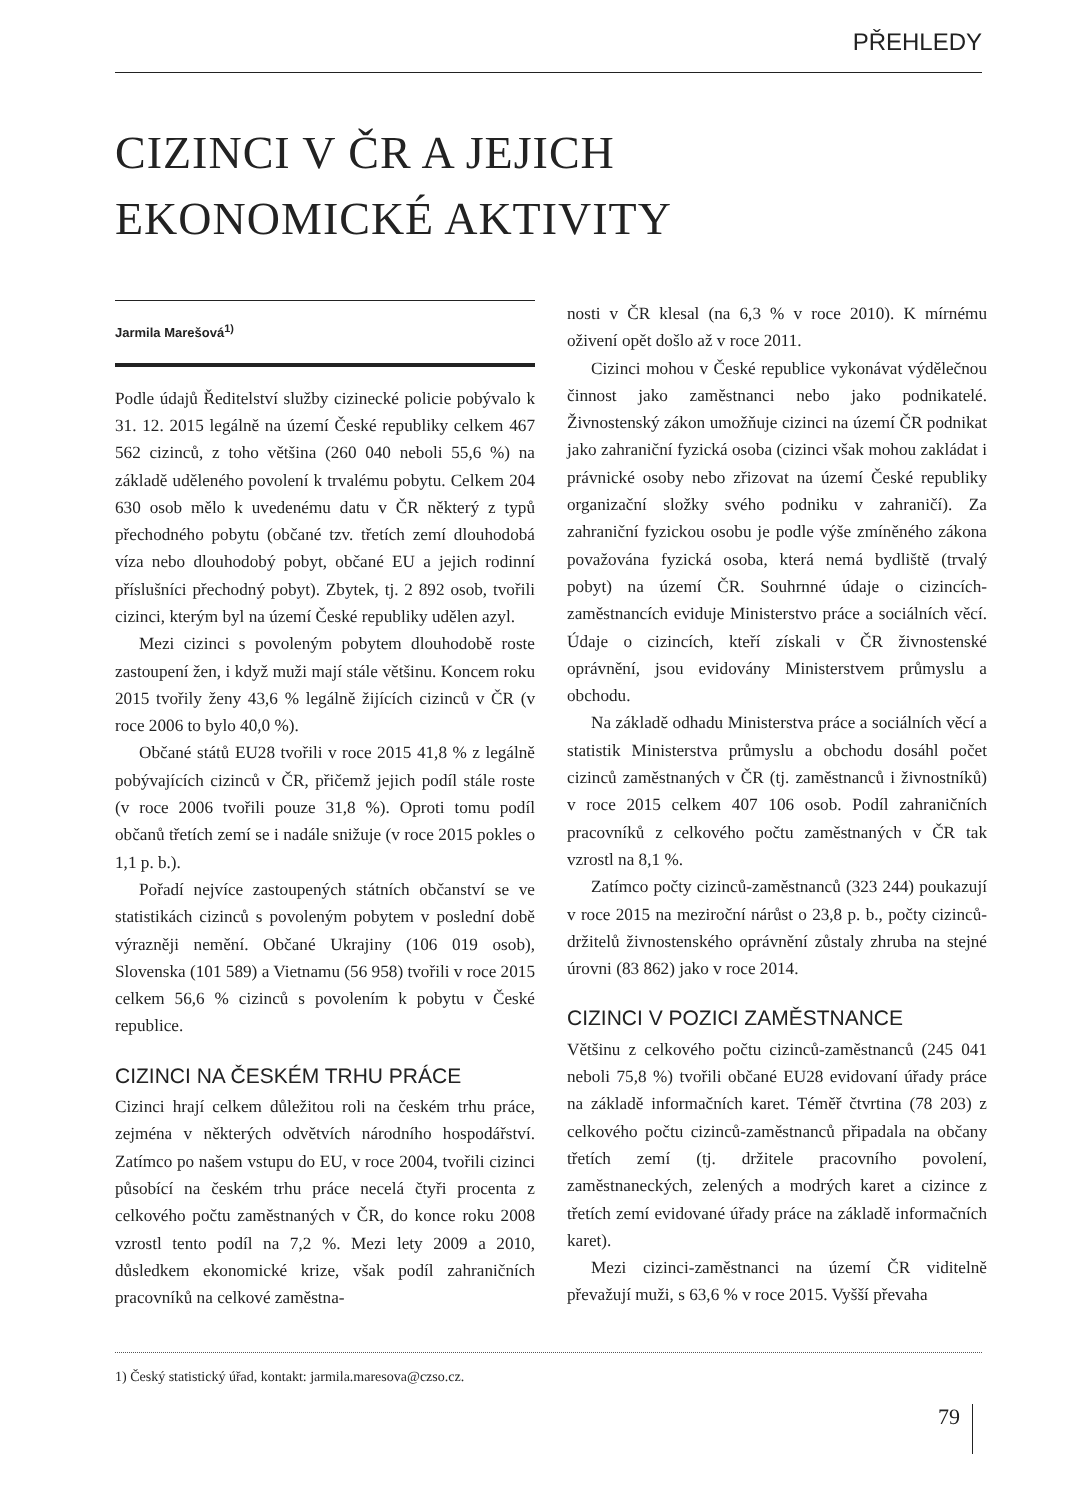PŘEHLEDY
CIZINCI V ČR A JEJICH
EKONOMICKÉ AKTIVITY
Jarmila Marešová<sup>1)</sup>
Podle údajů Ředitelství služby cizinecké policie pobývalo k 31. 12. 2015 legálně na území České republiky celkem 467 562 cizinců, z toho většina (260 040 neboli 55,6 %) na základě uděleného povolení k trvalému pobytu. Celkem 204 630 osob mělo k uvedenému datu v ČR některý z typů přechodného pobytu (občané tzv. třetích zemí dlouhodobá víza nebo dlouhodobý pobyt, občané EU a jejich rodinní příslušníci přechodný pobyt). Zbytek, tj. 2 892 osob, tvořili cizinci, kterým byl na území České republiky udělen azyl.
Mezi cizinci s povoleným pobytem dlouhodobě roste zastoupení žen, i když muži mají stále většinu. Koncem roku 2015 tvořily ženy 43,6 % legálně žijících cizinců v ČR (v roce 2006 to bylo 40,0 %).
Občané států EU28 tvořili v roce 2015 41,8 % z legálně pobývajících cizinců v ČR, přičemž jejich podíl stále roste (v roce 2006 tvořili pouze 31,8 %). Oproti tomu podíl občanů třetích zemí se i nadále snižuje (v roce 2015 pokles o 1,1 p. b.).
Pořadí nejvíce zastoupených státních občanství se ve statistikách cizinců s povoleným pobytem v poslední době výrazněji nemění. Občané Ukrajiny (106 019 osob), Slovenska (101 589) a Vietnamu (56 958) tvořili v roce 2015 celkem 56,6 % cizinců s povolením k pobytu v České republice.
CIZINCI NA ČESKÉM TRHU PRÁCE
Cizinci hrají celkem důležitou roli na českém trhu práce, zejména v některých odvětvích národního hospodářství. Zatímco po našem vstupu do EU, v roce 2004, tvořili cizinci působící na českém trhu práce necelá čtyři procenta z celkového počtu zaměstnaných v ČR, do konce roku 2008 vzrostl tento podíl na 7,2 %. Mezi lety 2009 a 2010, důsledkem ekonomické krize, však podíl zahraničních pracovníků na celkové zaměstna-
nosti v ČR klesal (na 6,3 % v roce 2010). K mírnému oživení opět došlo až v roce 2011.
Cizinci mohou v České republice vykonávat výdělečnou činnost jako zaměstnanci nebo jako podnikatelé. Živnostenský zákon umožňuje cizinci na území ČR podnikat jako zahraniční fyzická osoba (cizinci však mohou zakládat i právnické osoby nebo zřizovat na území České republiky organizační složky svého podniku v zahraničí). Za zahraniční fyzickou osobu je podle výše zmíněného zákona považována fyzická osoba, která nemá bydliště (trvalý pobyt) na území ČR. Souhrnné údaje o cizincích-zaměstnancích eviduje Ministerstvo práce a sociálních věcí. Údaje o cizincích, kteří získali v ČR živnostenské oprávnění, jsou evidovány Ministerstvem průmyslu a obchodu.
Na základě odhadu Ministerstva práce a sociálních věcí a statistik Ministerstva průmyslu a obchodu dosáhl počet cizinců zaměstnaných v ČR (tj. zaměstnanců i živnostníků) v roce 2015 celkem 407 106 osob. Podíl zahraničních pracovníků z celkového počtu zaměstnaných v ČR tak vzrostl na 8,1 %.
Zatímco počty cizinců-zaměstnanců (323 244) poukazují v roce 2015 na meziroční nárůst o 23,8 p. b., počty cizinců-držitelů živnostenského oprávnění zůstaly zhruba na stejné úrovni (83 862) jako v roce 2014.
CIZINCI V POZICI ZAMĚSTNANCE
Většinu z celkového počtu cizinců-zaměstnanců (245 041 neboli 75,8 %) tvořili občané EU28 evidovaní úřady práce na základě informačních karet. Téměř čtvrtina (78 203) z celkového počtu cizinců-zaměstnanců připadala na občany třetích zemí (tj. držitele pracovního povolení, zaměstnaneckých, zelených a modrých karet a cizince z třetích zemí evidované úřady práce na základě informačních karet).
Mezi cizinci-zaměstnanci na území ČR viditelně převažují muži, s 63,6 % v roce 2015. Vyšší převaha
1) Český statistický úřad, kontakt: jarmila.maresova@czso.cz.
79